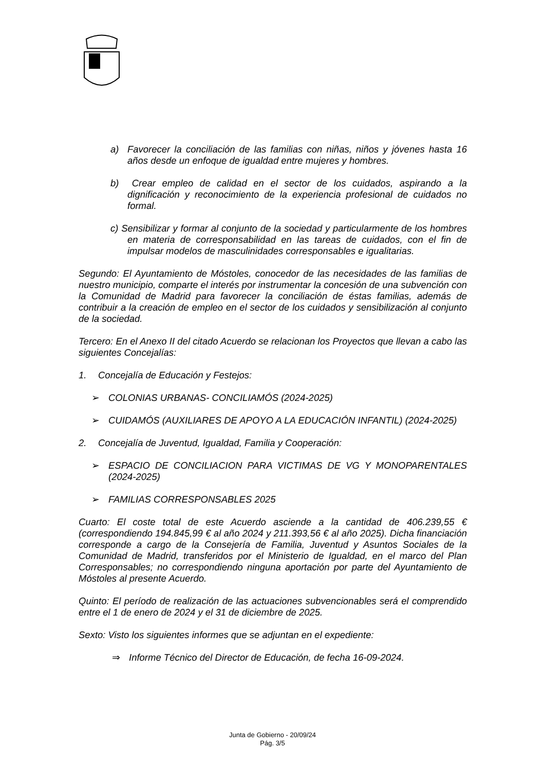a) Favorecer la conciliación de las familias con niñas, niños y jóvenes hasta 16 años desde un enfoque de igualdad entre mujeres y hombres.
b) Crear empleo de calidad en el sector de los cuidados, aspirando a la dignificación y reconocimiento de la experiencia profesional de cuidados no formal.
c) Sensibilizar y formar al conjunto de la sociedad y particularmente de los hombres en materia de corresponsabilidad en las tareas de cuidados, con el fin de impulsar modelos de masculinidades corresponsables e igualitarias.
Segundo: El Ayuntamiento de Móstoles, conocedor de las necesidades de las familias de nuestro municipio, comparte el interés por instrumentar la concesión de una subvención con la Comunidad de Madrid para favorecer la conciliación de éstas familias, además de contribuir a la creación de empleo en el sector de los cuidados y sensibilización al conjunto de la sociedad.
Tercero: En el Anexo II del citado Acuerdo se relacionan los Proyectos que llevan a cabo las siguientes Concejalías:
1. Concejalía de Educación y Festejos:
➢ COLONIAS URBANAS- CONCILIAMÓS (2024-2025)
➢ CUIDAMÓS (AUXILIARES DE APOYO A LA EDUCACIÓN INFANTIL) (2024-2025)
2. Concejalía de Juventud, Igualdad, Familia y Cooperación:
➢ ESPACIO DE CONCILIACION PARA VICTIMAS DE VG Y MONOPARENTALES (2024-2025)
➢ FAMILIAS CORRESPONSABLES 2025
Cuarto: El coste total de este Acuerdo asciende a la cantidad de 406.239,55 € (correspondiendo 194.845,99 € al año 2024 y 211.393,56 € al año 2025). Dicha financiación corresponde a cargo de la Consejería de Familia, Juventud y Asuntos Sociales de la Comunidad de Madrid, transferidos por el Ministerio de Igualdad, en el marco del Plan Corresponsables; no correspondiendo ninguna aportación por parte del Ayuntamiento de Móstoles al presente Acuerdo.
Quinto: El período de realización de las actuaciones subvencionables será el comprendido entre el 1 de enero de 2024 y el 31 de diciembre de 2025.
Sexto: Visto los siguientes informes que se adjuntan en el expediente:
⇒ Informe Técnico del Director de Educación, de fecha 16-09-2024.
Junta de Gobierno - 20/09/24
Pág. 3/5